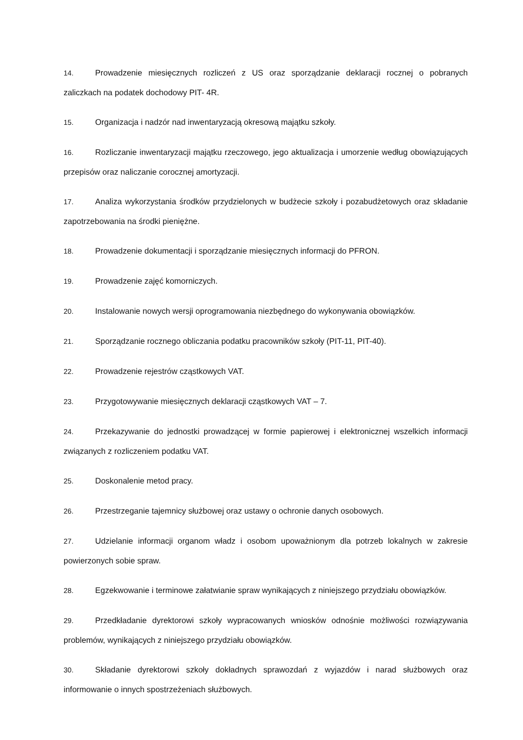14. Prowadzenie miesięcznych rozliczeń z US oraz sporządzanie deklaracji rocznej o pobranych zaliczkach na podatek dochodowy PIT- 4R.
15. Organizacja i nadzór nad inwentaryzacją okresową majątku szkoły.
16. Rozliczanie inwentaryzacji majątku rzeczowego, jego aktualizacja i umorzenie według obowiązujących przepisów oraz naliczanie corocznej amortyzacji.
17. Analiza wykorzystania środków przydzielonych w budżecie szkoły i pozabudżetowych oraz składanie zapotrzebowania na środki pieniężne.
18. Prowadzenie dokumentacji i sporządzanie miesięcznych informacji do PFRON.
19. Prowadzenie zajęć komorniczych.
20. Instalowanie nowych wersji oprogramowania niezbędnego do wykonywania obowiązków.
21. Sporządzanie rocznego obliczania podatku pracowników szkoły (PIT-11, PIT-40).
22. Prowadzenie rejestrów cząstkowych VAT.
23. Przygotowywanie miesięcznych deklaracji cząstkowych VAT – 7.
24. Przekazywanie do jednostki prowadzącej w formie papierowej i elektronicznej wszelkich informacji związanych z rozliczeniem podatku VAT.
25. Doskonalenie metod pracy.
26. Przestrzeganie tajemnicy służbowej oraz ustawy o ochronie danych osobowych.
27. Udzielanie informacji organom władz i osobom upoważnionym dla potrzeb lokalnych w zakresie powierzonych sobie spraw.
28. Egzekwowanie i terminowe załatwianie spraw wynikających z niniejszego przydziału obowiązków.
29. Przedkładanie dyrektorowi szkoły wypracowanych wniosków odnośnie możliwości rozwiązywania problemów, wynikających z niniejszego przydziału obowiązków.
30. Składanie dyrektorowi szkoły dokładnych sprawozdań z wyjazdów i narad służbowych oraz informowanie o innych spostrzeżeniach służbowych.